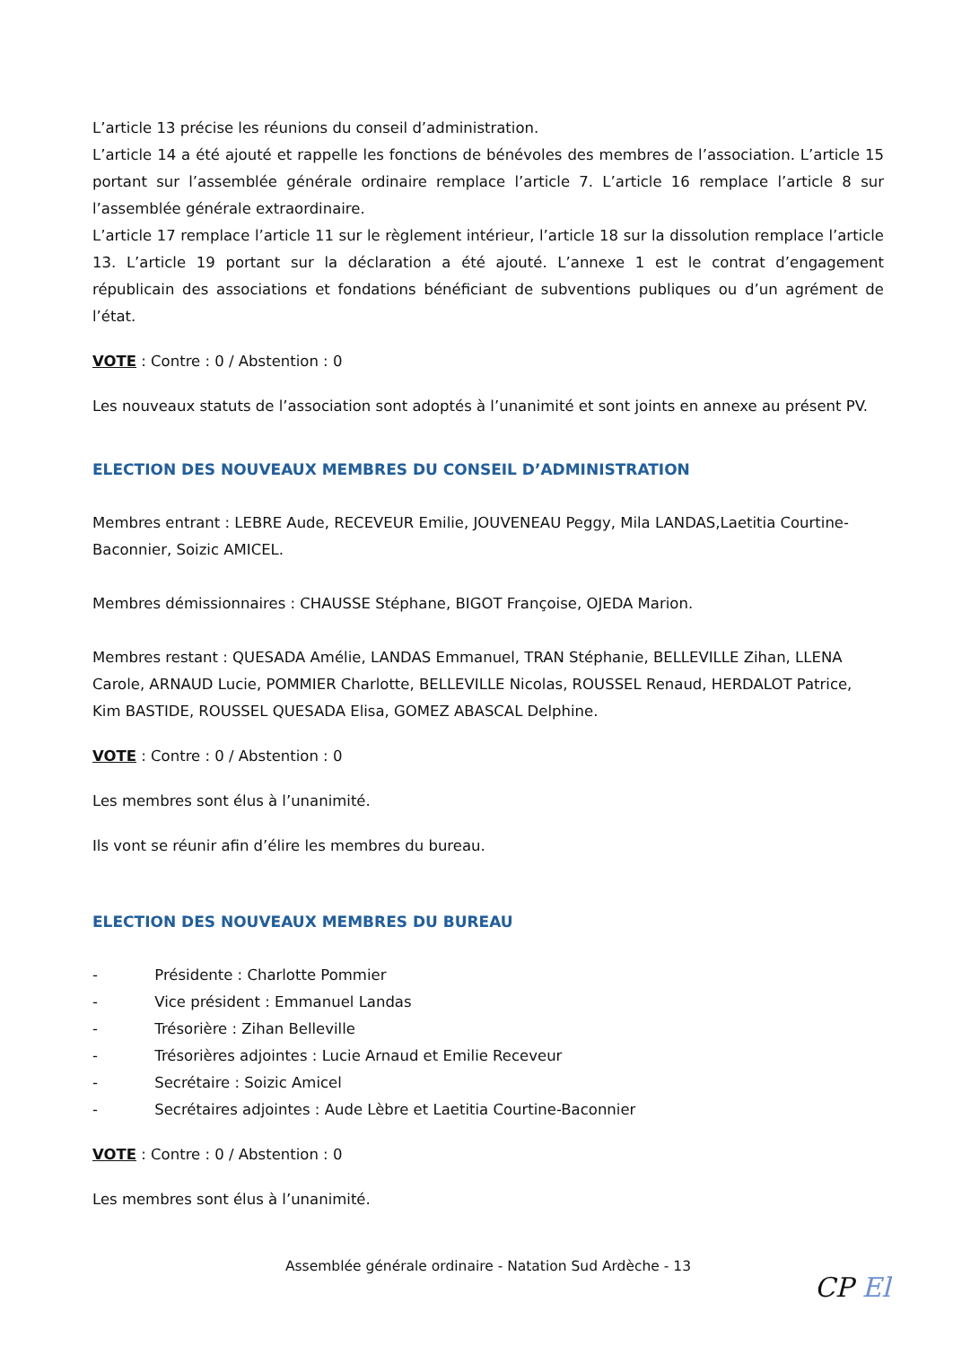L’article 13 précise les réunions du conseil d’administration.
L’article 14 a été ajouté et rappelle les fonctions de bénévoles des membres de l’association. L’article 15 portant sur l’assemblée générale ordinaire remplace l’article 7. L’article 16 remplace l’article 8 sur l’assemblée générale extraordinaire.
L’article 17 remplace l’article 11 sur le règlement intérieur, l’article 18 sur la dissolution remplace l’article 13. L’article 19 portant sur la déclaration a été ajouté. L’annexe 1 est le contrat d’engagement républicain des associations et fondations bénéficiant de subventions publiques ou d’un agrément de l’état.
VOTE : Contre : 0 / Abstention : 0
Les nouveaux statuts de l’association sont adoptés à l’unanimité et sont joints en annexe au présent PV.
ELECTION DES NOUVEAUX MEMBRES DU CONSEIL D’ADMINISTRATION
Membres entrant : LEBRE Aude, RECEVEUR Emilie, JOUVENEAU Peggy, Mila LANDAS,Laetitia Courtine-Baconnier, Soizic AMICEL.
Membres démissionnaires : CHAUSSE Stéphane, BIGOT Françoise, OJEDA Marion.
Membres restant : QUESADA Amélie, LANDAS Emmanuel, TRAN Stéphanie, BELLEVILLE Zihan, LLENA Carole, ARNAUD Lucie, POMMIER Charlotte, BELLEVILLE Nicolas, ROUSSEL Renaud, HERDALOT Patrice, Kim BASTIDE, ROUSSEL QUESADA Elisa, GOMEZ ABASCAL Delphine.
VOTE : Contre : 0 / Abstention : 0
Les membres sont élus à l’unanimité.
Ils vont se réunir afin d’élire les membres du bureau.
ELECTION DES NOUVEAUX MEMBRES DU BUREAU
- Présidente : Charlotte Pommier
- Vice président : Emmanuel Landas
- Trésorière : Zihan Belleville
- Trésorières adjointes : Lucie Arnaud et Emilie Receveur
- Secrétaire : Soizic Amicel
- Secrétaires adjointes : Aude Lèbre et Laetitia Courtine-Baconnier
VOTE : Contre : 0 / Abstention : 0
Les membres sont élus à l’unanimité.
Assemblée générale ordinaire - Natation Sud Ardèche - 13
CP El